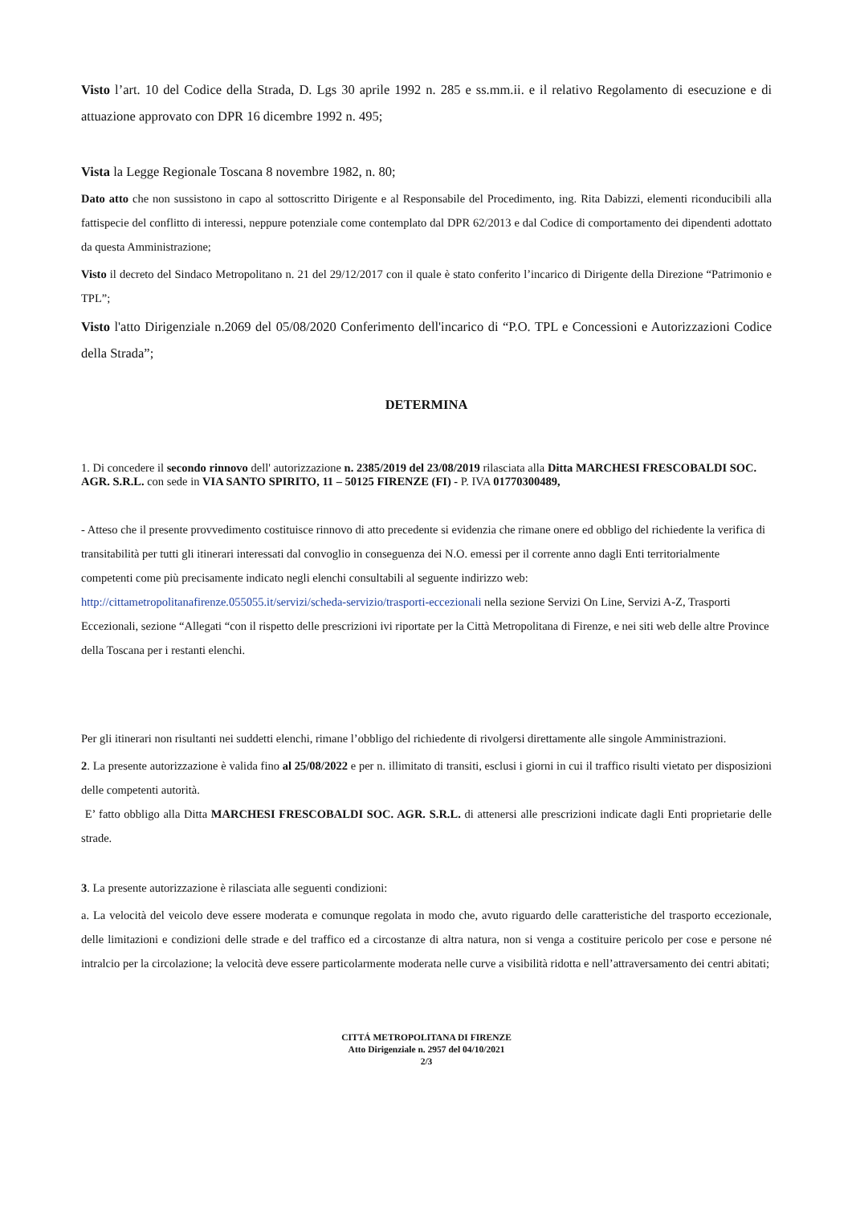Visto l’art. 10 del Codice della Strada, D. Lgs 30 aprile 1992 n. 285 e ss.mm.ii. e il relativo Regolamento di esecuzione e di attuazione approvato con DPR 16 dicembre 1992 n. 495;
Vista la Legge Regionale Toscana 8 novembre 1982, n. 80;
Dato atto che non sussistono in capo al sottoscritto Dirigente e al Responsabile del Procedimento, ing. Rita Dabizzi, elementi riconducibili alla fattispecie del conflitto di interessi, neppure potenziale come contemplato dal DPR 62/2013 e dal Codice di comportamento dei dipendenti adottato da questa Amministrazione;
Visto il decreto del Sindaco Metropolitano n. 21 del 29/12/2017 con il quale è stato conferito l’incarico di Dirigente della Direzione “Patrimonio e TPL”;
Visto l'atto Dirigenziale n.2069 del 05/08/2020 Conferimento dell'incarico di “P.O. TPL e Concessioni e Autorizzazioni Codice della Strada”;
DETERMINA
1. Di concedere il secondo rinnovo dell' autorizzazione n. 2385/2019 del 23/08/2019 rilasciata alla Ditta MARCHESI FRESCOBALDI SOC. AGR. S.R.L. con sede in VIA SANTO SPIRITO, 11 – 50125 FIRENZE (FI) - P. IVA 01770300489,
- Atteso che il presente provvedimento costituisce rinnovo di atto precedente si evidenzia che rimane onere ed obbligo del richiedente la verifica di transitabilità per tutti gli itinerari interessati dal convoglio in conseguenza dei N.O. emessi per il corrente anno dagli Enti territorialmente competenti come più precisamente indicato negli elenchi consultabili al seguente indirizzo web: http://cittametropolitanafirenze.055055.it/servizi/scheda-servizio/trasporti-eccezionali nella sezione Servizi On Line, Servizi A-Z, Trasporti Eccezionali, sezione “Allegati “con il rispetto delle prescrizioni ivi riportate per la Città Metropolitana di Firenze, e nei siti web delle altre Province della Toscana per i restanti elenchi.
Per gli itinerari non risultanti nei suddetti elenchi, rimane l’obbligo del richiedente di rivolgersi direttamente alle singole Amministrazioni.
2. La presente autorizzazione è valida fino al 25/08/2022 e per n. illimitato di transiti, esclusi i giorni in cui il traffico risulti vietato per disposizioni delle competenti autorità.
E’ fatto obbligo alla Ditta MARCHESI FRESCOBALDI SOC. AGR. S.R.L. di attenersi alle prescrizioni indicate dagli Enti proprietarie delle strade.
3. La presente autorizzazione è rilasciata alle seguenti condizioni:
a. La velocità del veicolo deve essere moderata e comunque regolata in modo che, avuto riguardo delle caratteristiche del trasporto eccezionale, delle limitazioni e condizioni delle strade e del traffico ed a circostanze di altra natura, non si venga a costituire pericolo per cose e persone né intralcio per la circolazione; la velocità deve essere particolarmente moderata nelle curve a visibilità ridotta e nell’attraversamento dei centri abitati;
CITTÁ METROPOLITANA DI FIRENZE
Atto Dirigenziale n. 2957 del 04/10/2021
2/3